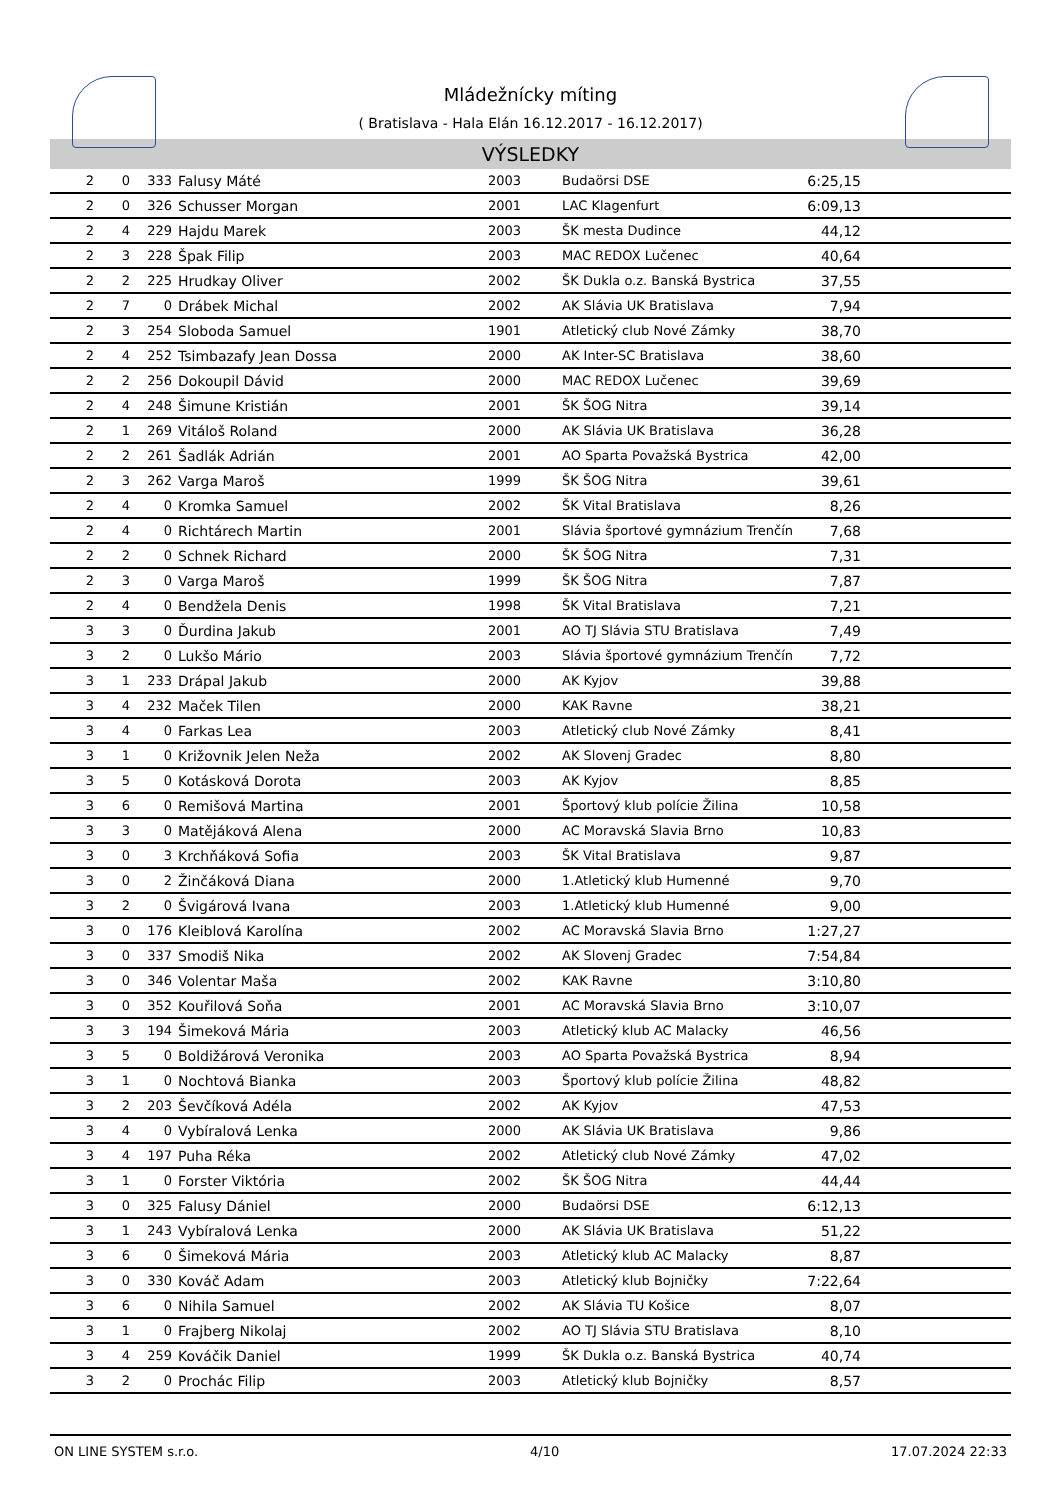Mládežnícky míting
( Bratislava - Hala Elán 16.12.2017 - 16.12.2017)
VÝSLEDKY
| 2 | 0 | 333 | Falusy Máté | 2003 | Budaörsi DSE | 6:25,15 |
| 2 | 0 | 326 | Schusser Morgan | 2001 | LAC Klagenfurt | 6:09,13 |
| 2 | 4 | 229 | Hajdu Marek | 2003 | ŠK mesta Dudince | 44,12 |
| 2 | 3 | 228 | Špak Filip | 2003 | MAC REDOX Lučenec | 40,64 |
| 2 | 2 | 225 | Hrudkay Oliver | 2002 | ŠK Dukla o.z. Banská Bystrica | 37,55 |
| 2 | 7 | 0 | Drábek Michal | 2002 | AK Slávia UK Bratislava | 7,94 |
| 2 | 3 | 254 | Sloboda Samuel | 1901 | Atletický club Nové Zámky | 38,70 |
| 2 | 4 | 252 | Tsimbazafy Jean Dossa | 2000 | AK Inter-SC Bratislava | 38,60 |
| 2 | 2 | 256 | Dokoupil Dávid | 2000 | MAC REDOX Lučenec | 39,69 |
| 2 | 4 | 248 | Šimune Kristián | 2001 | ŠK ŠOG Nitra | 39,14 |
| 2 | 1 | 269 | Vitáloš Roland | 2000 | AK Slávia UK Bratislava | 36,28 |
| 2 | 2 | 261 | Šadlák Adrián | 2001 | AO Sparta Považská Bystrica | 42,00 |
| 2 | 3 | 262 | Varga Maroš | 1999 | ŠK ŠOG Nitra | 39,61 |
| 2 | 4 | 0 | Kromka Samuel | 2002 | ŠK Vital Bratislava | 8,26 |
| 2 | 4 | 0 | Richtárech Martin | 2001 | Slávia športové gymnázium Trenčín | 7,68 |
| 2 | 2 | 0 | Schnek Richard | 2000 | ŠK ŠOG Nitra | 7,31 |
| 2 | 3 | 0 | Varga Maroš | 1999 | ŠK ŠOG Nitra | 7,87 |
| 2 | 4 | 0 | Bendžela Denis | 1998 | ŠK Vital Bratislava | 7,21 |
| 3 | 3 | 0 | Ďurdina Jakub | 2001 | AO TJ Slávia STU Bratislava | 7,49 |
| 3 | 2 | 0 | Lukšo Mário | 2003 | Slávia športové gymnázium Trenčín | 7,72 |
| 3 | 1 | 233 | Drápal Jakub | 2000 | AK Kyjov | 39,88 |
| 3 | 4 | 232 | Maček Tilen | 2000 | KAK Ravne | 38,21 |
| 3 | 4 | 0 | Farkas Lea | 2003 | Atletický club Nové Zámky | 8,41 |
| 3 | 1 | 0 | Križovnik Jelen Neža | 2002 | AK Slovenj Gradec | 8,80 |
| 3 | 5 | 0 | Kotásková Dorota | 2003 | AK Kyjov | 8,85 |
| 3 | 6 | 0 | Remišová Martina | 2001 | Športový klub polície Žilina | 10,58 |
| 3 | 3 | 0 | Matějáková Alena | 2000 | AC Moravská Slavia Brno | 10,83 |
| 3 | 0 | 3 | Krchňáková Sofia | 2003 | ŠK Vital Bratislava | 9,87 |
| 3 | 0 | 2 | Žinčáková Diana | 2000 | 1.Atletický klub Humenné | 9,70 |
| 3 | 2 | 0 | Švigárová Ivana | 2003 | 1.Atletický klub Humenné | 9,00 |
| 3 | 0 | 176 | Kleiblová Karolína | 2002 | AC Moravská Slavia Brno | 1:27,27 |
| 3 | 0 | 337 | Smodiš Nika | 2002 | AK Slovenj Gradec | 7:54,84 |
| 3 | 0 | 346 | Volentar Maša | 2002 | KAK Ravne | 3:10,80 |
| 3 | 0 | 352 | Kouřilová Soňa | 2001 | AC Moravská Slavia Brno | 3:10,07 |
| 3 | 3 | 194 | Šimeková Mária | 2003 | Atletický klub AC Malacky | 46,56 |
| 3 | 5 | 0 | Boldižárová Veronika | 2003 | AO Sparta Považská Bystrica | 8,94 |
| 3 | 1 | 0 | Nochtová Bianka | 2003 | Športový klub polície Žilina | 48,82 |
| 3 | 2 | 203 | Ševčíková Adéla | 2002 | AK Kyjov | 47,53 |
| 3 | 4 | 0 | Vybíralová Lenka | 2000 | AK Slávia UK Bratislava | 9,86 |
| 3 | 4 | 197 | Puha Réka | 2002 | Atletický club Nové Zámky | 47,02 |
| 3 | 1 | 0 | Forster Viktória | 2002 | ŠK ŠOG Nitra | 44,44 |
| 3 | 0 | 325 | Falusy Dániel | 2000 | Budaörsi DSE | 6:12,13 |
| 3 | 1 | 243 | Vybíralová Lenka | 2000 | AK Slávia UK Bratislava | 51,22 |
| 3 | 6 | 0 | Šimeková Mária | 2003 | Atletický klub AC Malacky | 8,87 |
| 3 | 0 | 330 | Kováč Adam | 2003 | Atletický klub Bojničky | 7:22,64 |
| 3 | 6 | 0 | Nihila Samuel | 2002 | AK Slávia TU Košice | 8,07 |
| 3 | 1 | 0 | Frajberg Nikolaj | 2002 | AO TJ Slávia STU Bratislava | 8,10 |
| 3 | 4 | 259 | Kováčik Daniel | 1999 | ŠK Dukla o.z. Banská Bystrica | 40,74 |
| 3 | 2 | 0 | Prochác Filip | 2003 | Atletický klub Bojničky | 8,57 |
ON LINE SYSTEM s.r.o. 4/10 17.07.2024 22:33